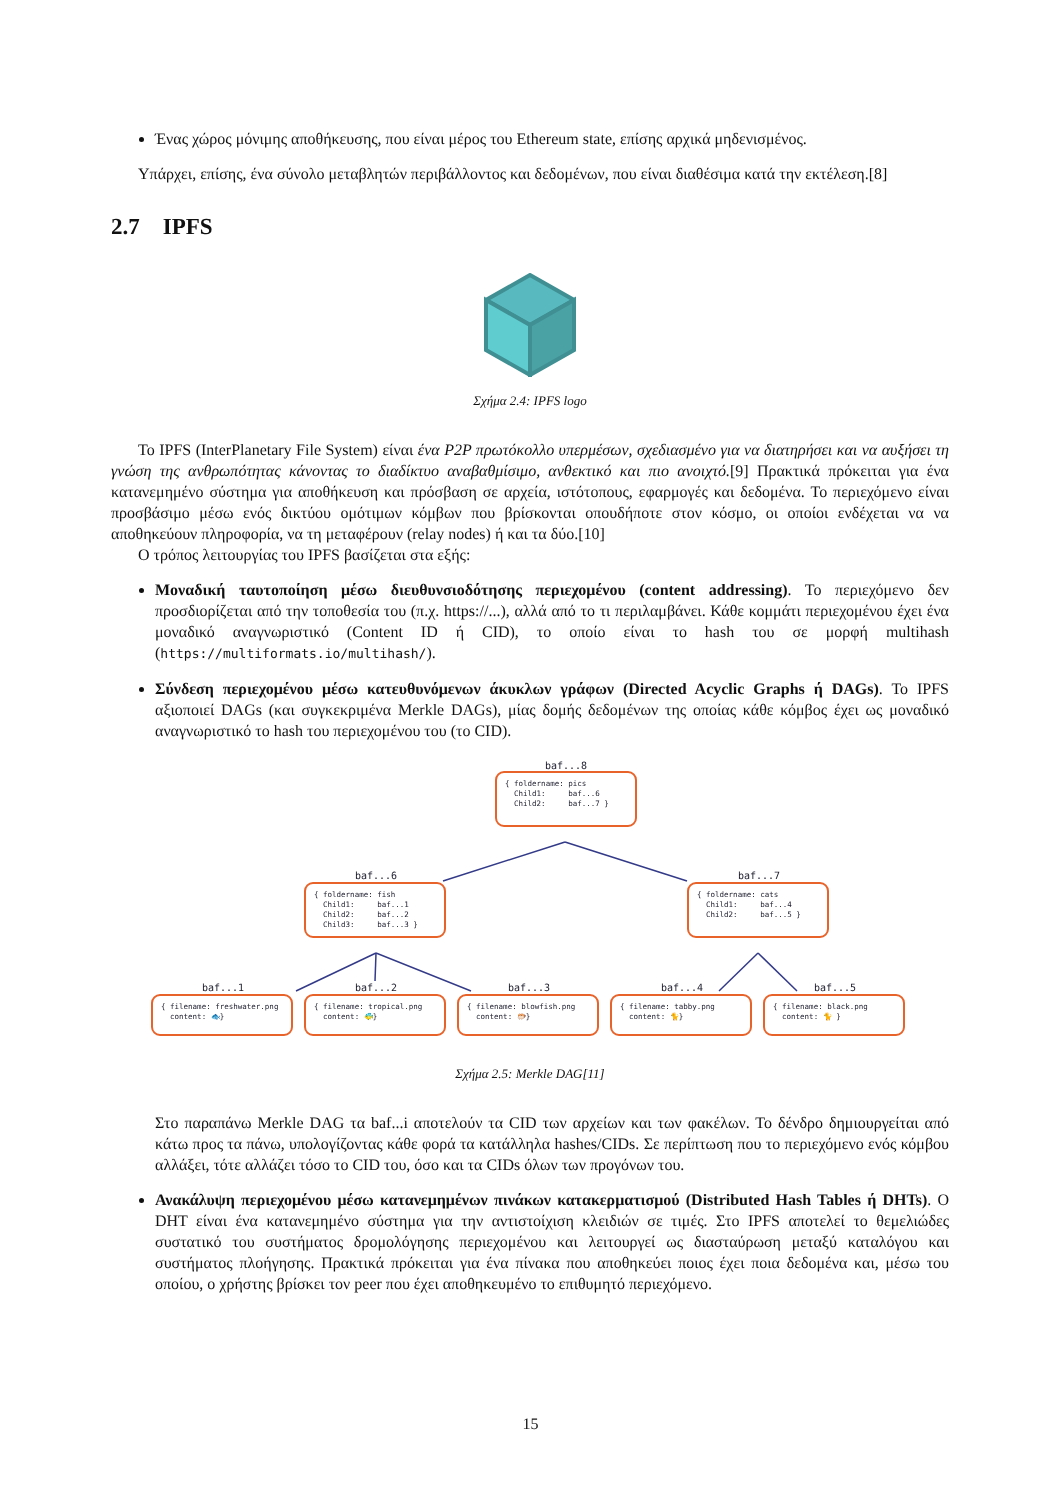Ένας χώρος μόνιμης αποθήκευσης, που είναι μέρος του Ethereum state, επίσης αρχικά μηδενισμένος.
Υπάρχει, επίσης, ένα σύνολο μεταβλητών περιβάλλοντος και δεδομένων, που είναι διαθέσιμα κατά την εκτέλεση.[8]
2.7 IPFS
Σχήμα 2.4: IPFS logo
Το IPFS (InterPlanetary File System) είναι ένα P2P πρωτόκολλο υπερμέσων, σχεδιασμένο για να διατηρήσει και να αυξήσει τη γνώση της ανθρωπότητας κάνοντας το διαδίκτυο αναβαθμίσιμο, ανθεκτικό και πιο ανοιχτό.[9] Πρακτικά πρόκειται για ένα κατανεμημένο σύστημα για αποθήκευση και πρόσβαση σε αρχεία, ιστότοπους, εφαρμογές και δεδομένα. Το περιεχόμενο είναι προσβάσιμο μέσω ενός δικτύου ομότιμων κόμβων που βρίσκονται οπουδήποτε στον κόσμο, οι οποίοι ενδέχεται να να αποθηκεύουν πληροφορία, να τη μεταφέρουν (relay nodes) ή και τα δύο.[10]
Ο τρόπος λειτουργίας του IPFS βασίζεται στα εξής:
Μοναδική ταυτοποίηση μέσω διευθυνσιοδότησης περιεχομένου (content addressing). Το περιεχόμενο δεν προσδιορίζεται από την τοποθεσία του (π.χ. https://...), αλλά από το τι περιλαμβάνει. Κάθε κομμάτι περιεχομένου έχει ένα μοναδικό αναγνωριστικό (Content ID ή CID), το οποίο είναι το hash του σε μορφή multihash (https://multiformats.io/multihash/).
Σύνδεση περιεχομένου μέσω κατευθυνόμενων άκυκλων γράφων (Directed Acyclic Graphs ή DAGs). Το IPFS αξιοποιεί DAGs (και συγκεκριμένα Merkle DAGs), μίας δομής δεδομένων της οποίας κάθε κόμβος έχει ως μοναδικό αναγνωριστικό το hash του περιεχομένου του (το CID).
baf...8
{ foldername: pics Child1: baf...6 Child2: baf...7 }
baf...6
{ foldername: fish Child1: baf...1 Child2: baf...2 Child3: baf...3 }
baf...7
{ foldername: cats Child1: baf...4 Child2: baf...5 }
baf...1 baf...2 baf...3 baf...4 baf...5
{ filename: freshwater.png content: 🐟}
{ filename: tropical.png content: 🐠}
{ filename: blowfish.png content: 🐡}
{ filename: tabby.png content: 🐈}
{ filename: black.png content: 🐈 }
Σχήμα 2.5: Merkle DAG[11]
Στο παραπάνω Merkle DAG τα baf...i αποτελούν τα CID των αρχείων και των φακέλων. Το δένδρο δημιουργείται από κάτω προς τα πάνω, υπολογίζοντας κάθε φορά τα κατάλληλα hashes/CIDs. Σε περίπτωση που το περιεχόμενο ενός κόμβου αλλάξει, τότε αλλάζει τόσο το CID του, όσο και τα CIDs όλων των προγόνων του.
Ανακάλυψη περιεχομένου μέσω κατανεμημένων πινάκων κατακερματισμού (Distributed Hash Tables ή DHTs). Ο DHT είναι ένα κατανεμημένο σύστημα για την αντιστοίχιση κλειδιών σε τιμές. Στο IPFS αποτελεί το θεμελιώδες συστατικό του συστήματος δρομολόγησης περιεχομένου και λειτουργεί ως διασταύρωση μεταξύ καταλόγου και συστήματος πλοήγησης. Πρακτικά πρόκειται για ένα πίνακα που αποθηκεύει ποιος έχει ποια δεδομένα και, μέσω του οποίου, ο χρήστης βρίσκει τον peer που έχει αποθηκευμένο το επιθυμητό περιεχόμενο.
15